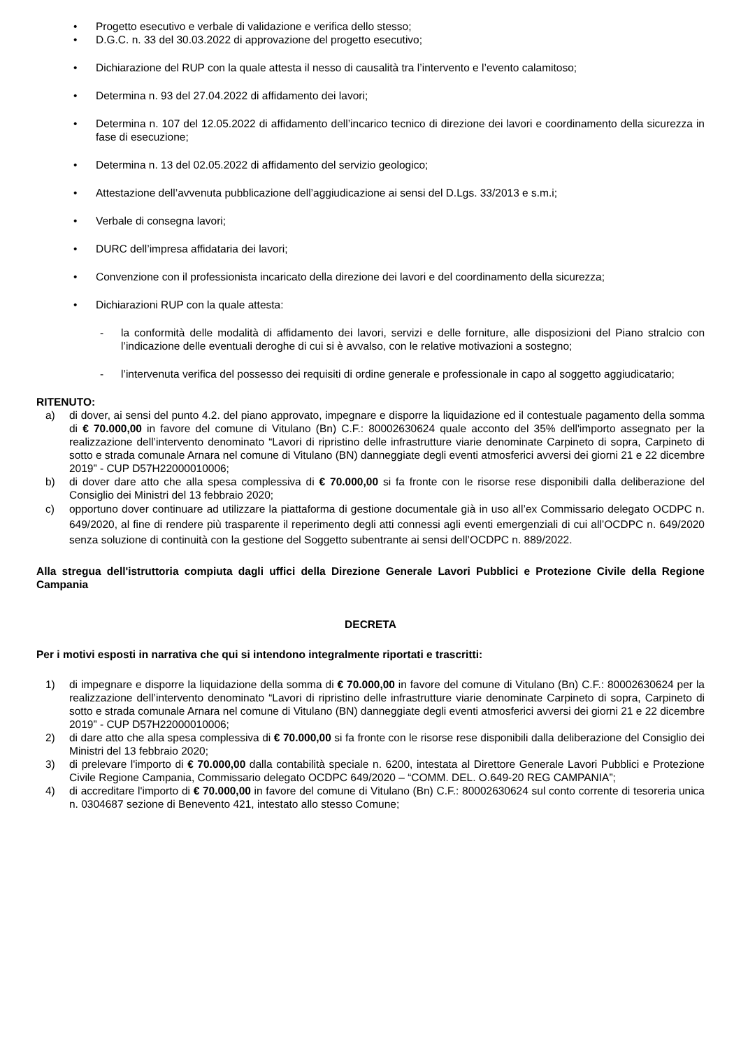• Progetto esecutivo e verbale di validazione e verifica dello stesso;
• D.G.C. n. 33 del 30.03.2022 di approvazione del progetto esecutivo;
• Dichiarazione del RUP con la quale attesta il nesso di causalità tra l’intervento e l’evento calamitoso;
• Determina n. 93 del 27.04.2022 di affidamento dei lavori;
• Determina n. 107 del 12.05.2022 di affidamento dell’incarico tecnico di direzione dei lavori e coordinamento della sicurezza in fase di esecuzione;
• Determina n. 13 del 02.05.2022 di affidamento del servizio geologico;
• Attestazione dell’avvenuta pubblicazione dell’aggiudicazione ai sensi del D.Lgs. 33/2013 e s.m.i;
• Verbale di consegna lavori;
• DURC dell’impresa affidataria dei lavori;
• Convenzione con il professionista incaricato della direzione dei lavori e del coordinamento della sicurezza;
• Dichiarazioni RUP con la quale attesta:
- la conformità delle modalità di affidamento dei lavori, servizi e delle forniture, alle disposizioni del Piano stralcio con l’indicazione delle eventuali deroghe di cui si è avvalso, con le relative motivazioni a sostegno;
- l’intervenuta verifica del possesso dei requisiti di ordine generale e professionale in capo al soggetto aggiudicatario;
RITENUTO:
a) di dover, ai sensi del punto 4.2. del piano approvato, impegnare e disporre la liquidazione ed il contestuale pagamento della somma di € 70.000,00 in favore del comune di Vitulano (Bn) C.F.: 80002630624 quale acconto del 35% dell'importo assegnato per la realizzazione dell’intervento denominato “Lavori di ripristino delle infrastrutture viarie denominate Carpineto di sopra, Carpineto di sotto e strada comunale Arnara nel comune di Vitulano (BN) danneggiate degli eventi atmosferici avversi dei giorni 21 e 22 dicembre 2019” - CUP D57H22000010006;
b) di dover dare atto che alla spesa complessiva di € 70.000,00 si fa fronte con le risorse rese disponibili dalla deliberazione del Consiglio dei Ministri del 13 febbraio 2020;
c) opportuno dover continuare ad utilizzare la piattaforma di gestione documentale già in uso all’ex Commissario delegato OCDPC n. 649/2020, al fine di rendere più trasparente il reperimento degli atti connessi agli eventi emergenziali di cui all’OCDPC n. 649/2020 senza soluzione di continuità con la gestione del Soggetto subentrante ai sensi dell’OCDPC n. 889/2022.
Alla stregua dell'istruttoria compiuta dagli uffici della Direzione Generale Lavori Pubblici e Protezione Civile della Regione Campania
DECRETA
Per i motivi esposti in narrativa che qui si intendono integralmente riportati e trascritti:
1) di impegnare e disporre la liquidazione della somma di € 70.000,00 in favore del comune di Vitulano (Bn) C.F.: 80002630624 per la realizzazione dell’intervento denominato “Lavori di ripristino delle infrastrutture viarie denominate Carpineto di sopra, Carpineto di sotto e strada comunale Arnara nel comune di Vitulano (BN) danneggiate degli eventi atmosferici avversi dei giorni 21 e 22 dicembre 2019” - CUP D57H22000010006;
2) di dare atto che alla spesa complessiva di € 70.000,00 si fa fronte con le risorse rese disponibili dalla deliberazione del Consiglio dei Ministri del 13 febbraio 2020;
3) di prelevare l'importo di € 70.000,00 dalla contabilità speciale n. 6200, intestata al Direttore Generale Lavori Pubblici e Protezione Civile Regione Campania, Commissario delegato OCDPC 649/2020 – “COMM. DEL. O.649-20 REG CAMPANIA”;
4) di accreditare l'importo di € 70.000,00 in favore del comune di Vitulano (Bn) C.F.: 80002630624 sul conto corrente di tesoreria unica n. 0304687 sezione di Benevento 421, intestato allo stesso Comune;